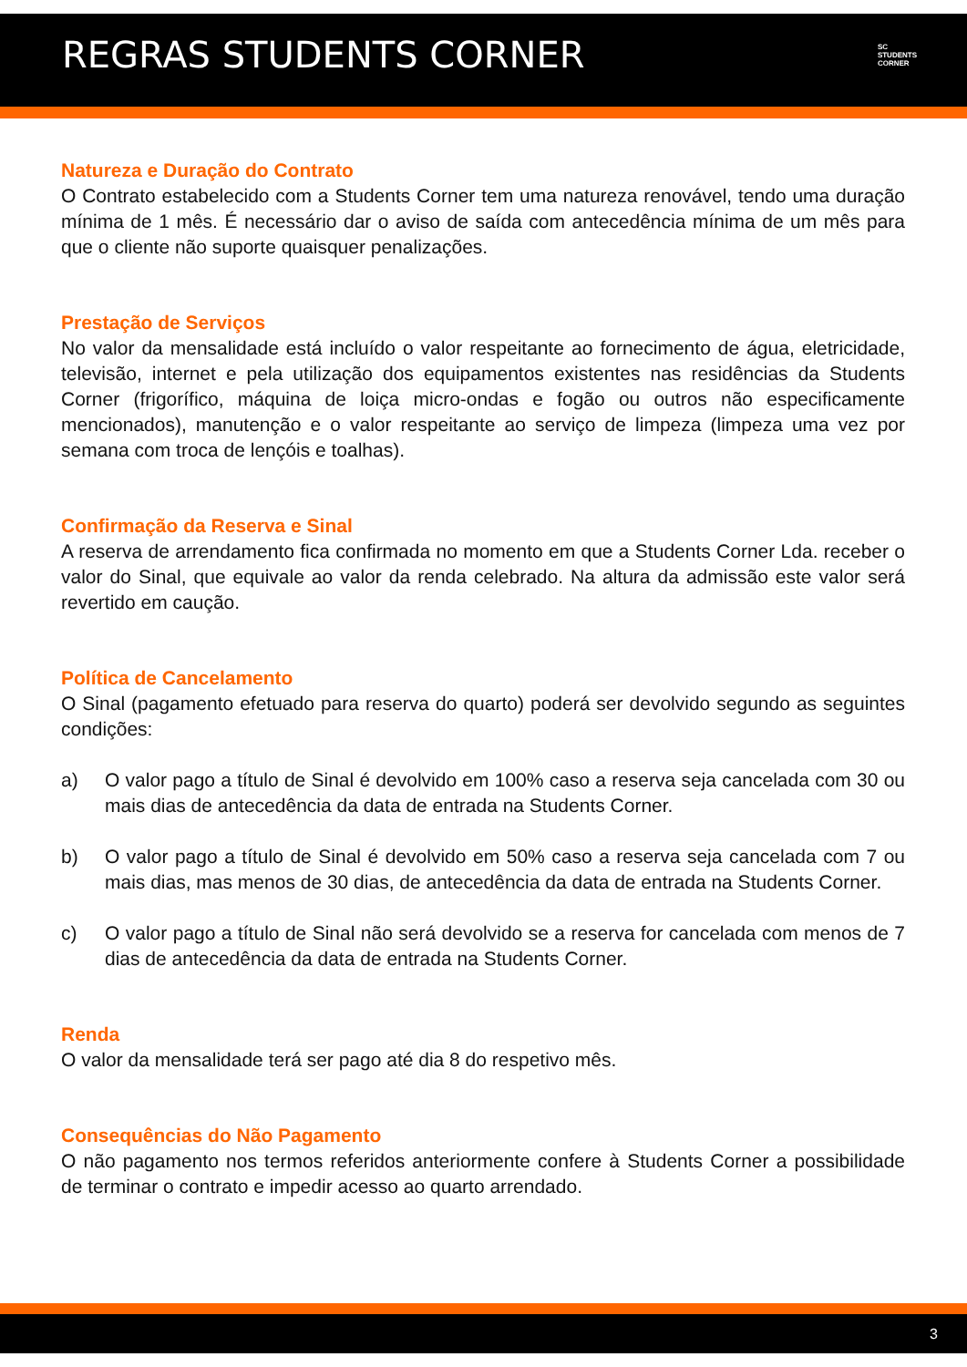REGRAS STUDENTS CORNER
SC
STUDENTS
CORNER
Natureza e Duração do Contrato
O Contrato estabelecido com a Students Corner tem uma natureza renovável, tendo uma duração mínima de 1 mês. É necessário dar o aviso de saída com antecedência mínima de um mês para que o cliente não suporte quaisquer penalizações.
Prestação de Serviços
No valor da mensalidade está incluído o valor respeitante ao fornecimento de água, eletricidade, televisão, internet e pela utilização dos equipamentos existentes nas residências da Students Corner (frigorífico, máquina de loiça micro-ondas e fogão ou outros não especificamente mencionados), manutenção e o valor respeitante ao serviço de limpeza (limpeza uma vez por semana com troca de lençóis e toalhas).
Confirmação da Reserva e Sinal
A reserva de arrendamento fica confirmada no momento em que a Students Corner Lda. receber o valor do Sinal, que equivale ao valor da renda celebrado. Na altura da admissão este valor será revertido em caução.
Política de Cancelamento
O Sinal (pagamento efetuado para reserva do quarto) poderá ser devolvido segundo as seguintes condições:
a) O valor pago a título de Sinal é devolvido em 100% caso a reserva seja cancelada com 30 ou mais dias de antecedência da data de entrada na Students Corner.
b) O valor pago a título de Sinal é devolvido em 50% caso a reserva seja cancelada com 7 ou mais dias, mas menos de 30 dias, de antecedência da data de entrada na Students Corner.
c) O valor pago a título de Sinal não será devolvido se a reserva for cancelada com menos de 7 dias de antecedência da data de entrada na Students Corner.
Renda
O valor da mensalidade terá ser pago até dia 8 do respetivo mês.
Consequências do Não Pagamento
O não pagamento nos termos referidos anteriormente confere à Students Corner a possibilidade de terminar o contrato e impedir acesso ao quarto arrendado.
3